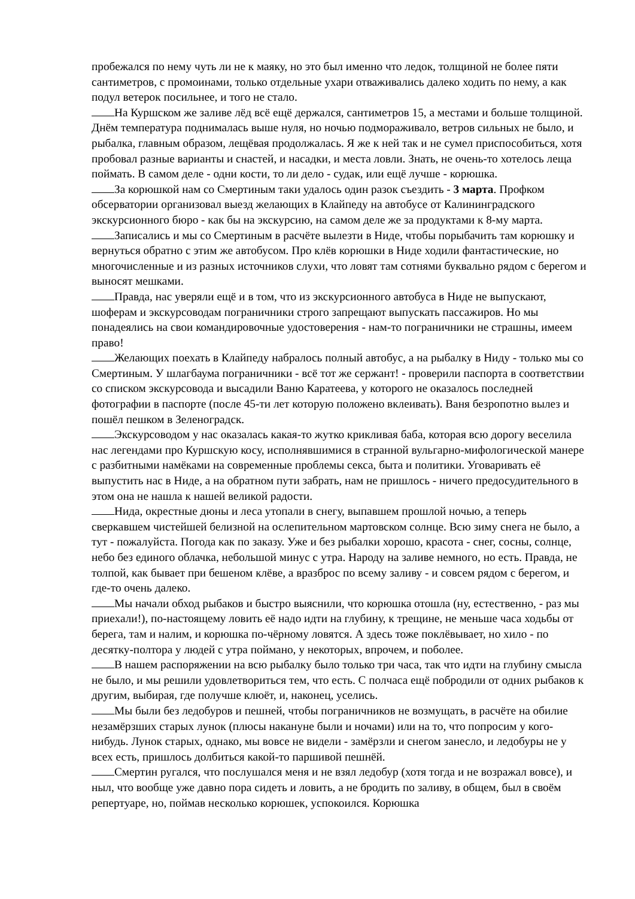пробежался по нему чуть ли не к маяку, но это был именно что ледок, толщиной не более пяти сантиметров, с промоинами, только отдельные ухари отваживались далеко ходить по нему, а как подул ветерок посильнее, и того не стало.
На Куршском же заливе лёд всё ещё держался, сантиметров 15, а местами и больше толщиной. Днём температура поднималась выше нуля, но ночью подмораживало, ветров сильных не было, и рыбалка, главным образом, лещёвая продолжалась. Я же к ней так и не сумел приспособиться, хотя пробовал разные варианты и снастей, и насадки, и места ловли. Знать, не очень-то хотелось леща поймать. В самом деле - одни кости, то ли дело - судак, или ещё лучше - корюшка.
За корюшкой нам со Смертиным таки удалось один разок съездить - 3 марта. Профком обсерватории организовал выезд желающих в Клайпеду на автобусе от Калининградского экскурсионного бюро - как бы на экскурсию, на самом деле же за продуктами к 8-му марта.
Записались и мы со Смертиным в расчёте вылезти в Ниде, чтобы порыбачить там корюшку и вернуться обратно с этим же автобусом. Про клёв корюшки в Ниде ходили фантастические, но многочисленные и из разных источников слухи, что ловят там сотнями буквально рядом с берегом и выносят мешками.
Правда, нас уверяли ещё и в том, что из экскурсионного автобуса в Ниде не выпускают, шоферам и экскурсоводам пограничники строго запрещают выпускать пассажиров. Но мы понадеялись на свои командировочные удостоверения - нам-то пограничники не страшны, имеем право!
Желающих поехать в Клайпеду набралось полный автобус, а на рыбалку в Ниду - только мы со Смертиным. У шлагбаума пограничники - всё тот же сержант! - проверили паспорта в соответствии со списком экскурсовода и высадили Ваню Каратеева, у которого не оказалось последней фотографии в паспорте (после 45-ти лет которую положено вклеивать). Ваня безропотно вылез и пошёл пешком в Зеленоградск.
Экскурсоводом у нас оказалась какая-то жутко крикливая баба, которая всю дорогу веселила нас легендами про Куршскую косу, исполнявшимися в странной вульгарно-мифологической манере с разбитными намёками на современные проблемы секса, быта и политики. Уговаривать её выпустить нас в Ниде, а на обратном пути забрать, нам не пришлось - ничего предосудительного в этом она не нашла к нашей великой радости.
Нида, окрестные дюны и леса утопали в снегу, выпавшем прошлой ночью, а теперь сверкавшем чистейшей белизной на ослепительном мартовском солнце. Всю зиму снега не было, а тут - пожалуйста. Погода как по заказу. Уже и без рыбалки хорошо, красота - снег, сосны, солнце, небо без единого облачка, небольшой минус с утра. Народу на заливе немного, но есть. Правда, не толпой, как бывает при бешеном клёве, а вразброс по всему заливу - и совсем рядом с берегом, и где-то очень далеко.
Мы начали обход рыбаков и быстро выяснили, что корюшка отошла (ну, естественно, - раз мы приехали!), по-настоящему ловить её надо идти на глубину, к трещине, не меньше часа ходьбы от берега, там и налим, и корюшка по-чёрному ловятся. А здесь тоже поклёвывает, но хило - по десятку-полтора у людей с утра поймано, у некоторых, впрочем, и поболее.
В нашем распоряжении на всю рыбалку было только три часа, так что идти на глубину смысла не было, и мы решили удовлетвориться тем, что есть. С полчаса ещё побродили от одних рыбаков к другим, выбирая, где получше клюёт, и, наконец, уселись.
Мы были без ледобуров и пешней, чтобы пограничников не возмущать, в расчёте на обилие незамёрзших старых лунок (плюсы накануне были и ночами) или на то, что попросим у кого-нибудь. Лунок старых, однако, мы вовсе не видели - замёрзли и снегом занесло, и ледобуры не у всех есть, пришлось долбиться какой-то паршивой пешнёй.
Смертин ругался, что послушался меня и не взял ледобур (хотя тогда и не возражал вовсе), и ныл, что вообще уже давно пора сидеть и ловить, а не бродить по заливу, в общем, был в своём репертуаре, но, поймав несколько корюшек, успокоился. Корюшка